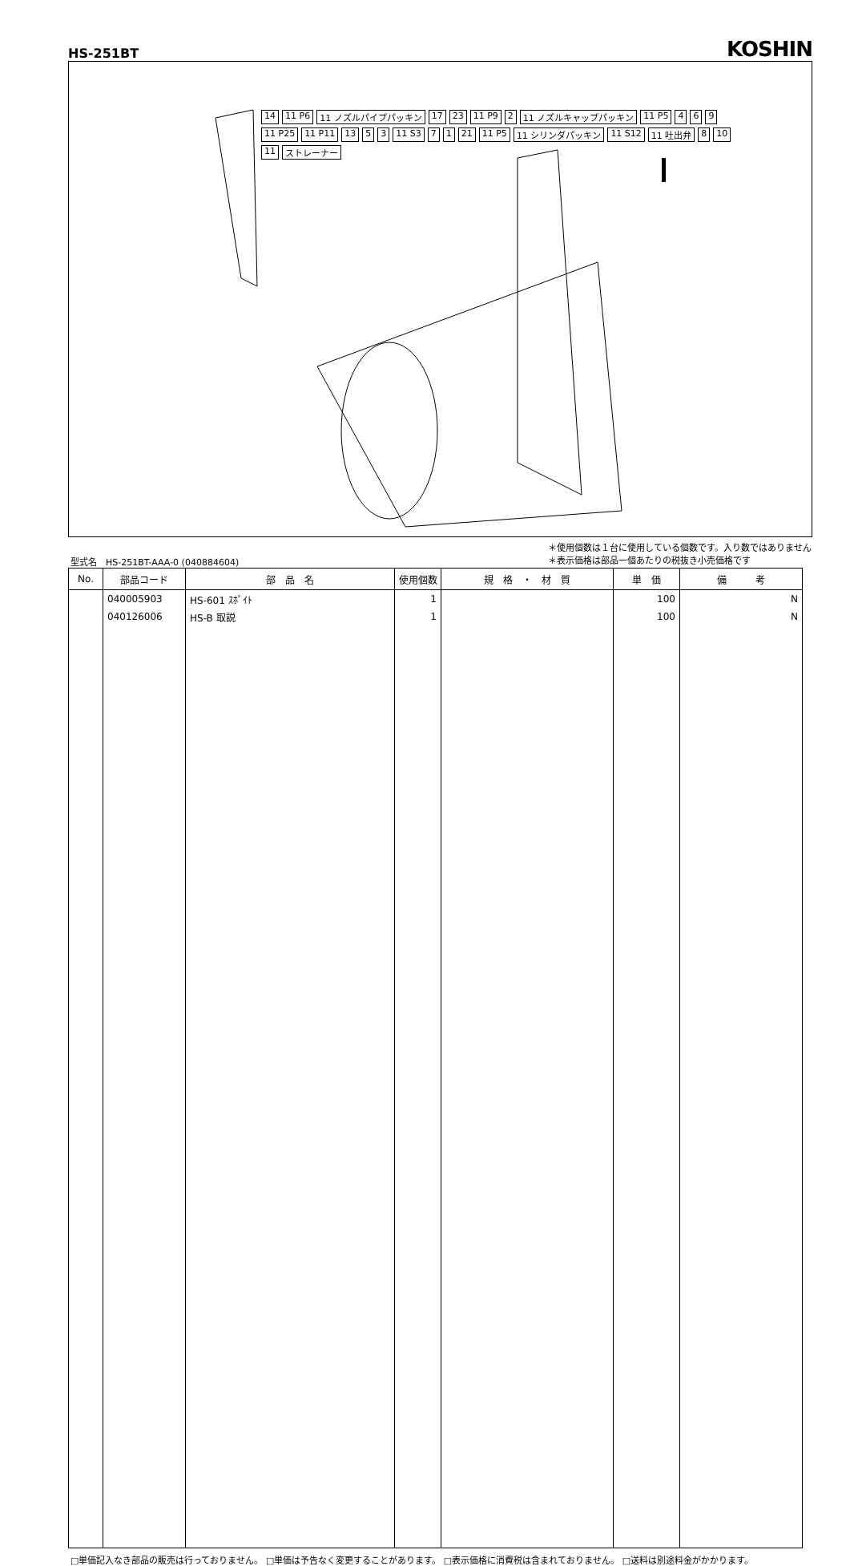HS-251BT
KOSHIN
14 11 P6 11 ノズルパイプパッキン 17 23 11 P9 2 11 ノズルキャップパッキン 11 P5 4 6 9 11 P25 11 P11 13 5 3 11 S3 7 1 21 11 P5 11 シリンダパッキン 11 S12 11 吐出弁 8 10 11 ストレーナー
型式名　HS-251BT-AAA-0 (040884604)
＊使用個数は１台に使用している個数です。入り数ではありません
＊表示価格は部品一個あたりの税抜き小売価格です
| No. | 部品コード | 部 品 名 | 使用個数 | 規 格 ・ 材 質 | 単 価 | 備 考 |
| --- | --- | --- | --- | --- | --- | --- |
| | 040005903 | HS-601 ｽﾎﾟｲﾄ | 1 | | 100 | N |
| | 040126006 | HS-B 取説 | 1 | | 100 | N |
□単価記入なき部品の販売は行っておりません。 □単価は予告なく変更することがあります。 □表示価格に消費税は含まれておりません。 □送料は別途料金がかかります。